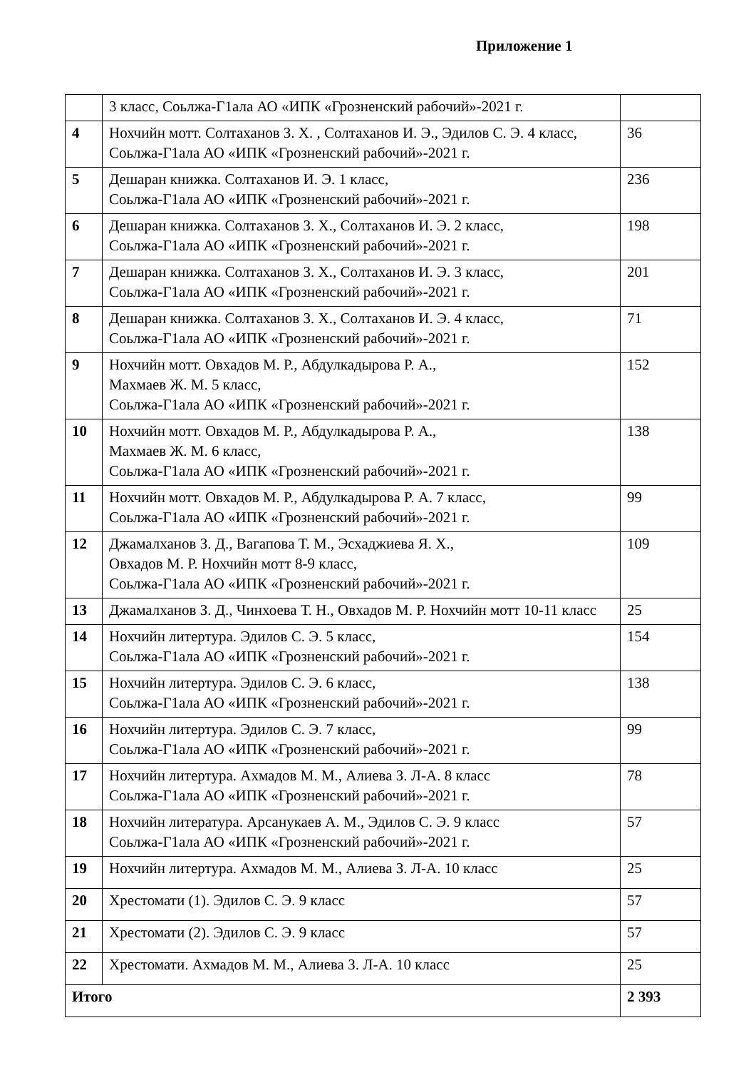Приложение 1
| | 3 класс, Соьлжа-Г1ала АО «ИПК «Грозненский рабочий»-2021 г. | |
| 4 | Нохчийн мотт. Солтаханов З. Х. , Солтаханов И. Э., Эдилов С. Э. 4 класс, Соьлжа-Г1ала АО «ИПК «Грозненский рабочий»-2021 г. | 36 |
| 5 | Дешаран книжка. Солтаханов И. Э. 1 класс, Соьлжа-Г1ала АО «ИПК «Грозненский рабочий»-2021 г. | 236 |
| 6 | Дешаран книжка. Солтаханов З. Х., Солтаханов И. Э. 2 класс, Соьлжа-Г1ала АО «ИПК «Грозненский рабочий»-2021 г. | 198 |
| 7 | Дешаран книжка. Солтаханов З. Х., Солтаханов И. Э. 3 класс, Соьлжа-Г1ала АО «ИПК «Грозненский рабочий»-2021 г. | 201 |
| 8 | Дешаран книжка. Солтаханов З. Х., Солтаханов И. Э. 4 класс, Соьлжа-Г1ала АО «ИПК «Грозненский рабочий»-2021 г. | 71 |
| 9 | Нохчийн мотт. Овхадов М. Р., Абдулкадырова Р. А., Махмаев Ж. М. 5 класс, Соьлжа-Г1ала АО «ИПК «Грозненский рабочий»-2021 г. | 152 |
| 10 | Нохчийн мотт. Овхадов М. Р., Абдулкадырова Р. А., Махмаев Ж. М. 6 класс, Соьлжа-Г1ала АО «ИПК «Грозненский рабочий»-2021 г. | 138 |
| 11 | Нохчийн мотт. Овхадов М. Р., Абдулкадырова Р. А. 7 класс, Соьлжа-Г1ала АО «ИПК «Грозненский рабочий»-2021 г. | 99 |
| 12 | Джамалханов З. Д., Вагапова Т. М., Эсхаджиева Я. Х., Овхадов М. Р. Нохчийн мотт 8-9 класс, Соьлжа-Г1ала АО «ИПК «Грозненский рабочий»-2021 г. | 109 |
| 13 | Джамалханов З. Д., Чинхоева Т. Н., Овхадов М. Р. Нохчийн мотт 10-11 класс | 25 |
| 14 | Нохчийн литертура. Эдилов С. Э. 5 класс, Соьлжа-Г1ала АО «ИПК «Грозненский рабочий»-2021 г. | 154 |
| 15 | Нохчийн литертура. Эдилов С. Э. 6 класс, Соьлжа-Г1ала АО «ИПК «Грозненский рабочий»-2021 г. | 138 |
| 16 | Нохчийн литертура. Эдилов С. Э. 7 класс, Соьлжа-Г1ала АО «ИПК «Грозненский рабочий»-2021 г. | 99 |
| 17 | Нохчийн литертура. Ахмадов М. М., Алиева З. Л-А. 8 класс Соьлжа-Г1ала АО «ИПК «Грозненский рабочий»-2021 г. | 78 |
| 18 | Нохчийн литература. Арсанукаев А. М., Эдилов С. Э. 9 класс Соьлжа-Г1ала АО «ИПК «Грозненский рабочий»-2021 г. | 57 |
| 19 | Нохчийн литертура. Ахмадов М. М., Алиева З. Л-А. 10 класс | 25 |
| 20 | Хрестомати (1). Эдилов С. Э. 9 класс | 57 |
| 21 | Хрестомати (2). Эдилов С. Э. 9 класс | 57 |
| 22 | Хрестомати. Ахмадов М. М., Алиева З. Л-А. 10 класс | 25 |
| Итого | | 2 393 |